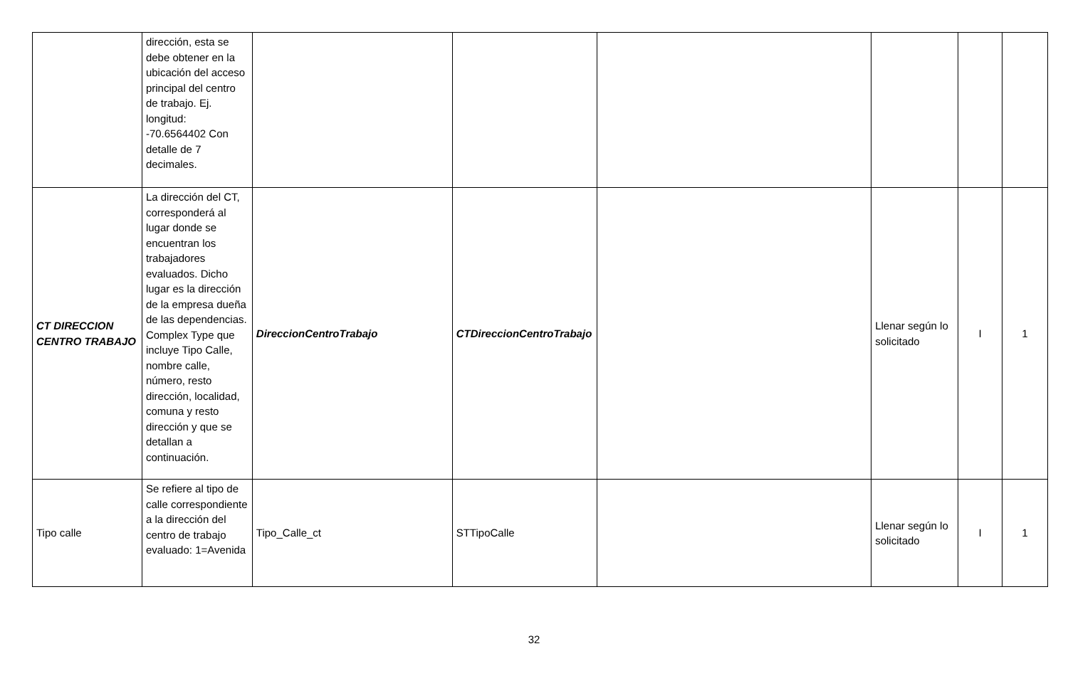| | dirección, esta se debe obtener en la ubicación del acceso principal del centro de trabajo. Ej. longitud: -70.6564402 Con detalle de 7 decimales. | | | | | | |
| CT DIRECCION CENTRO TRABAJO | La dirección del CT, corresponderá al lugar donde se encuentran los trabajadores evaluados. Dicho lugar es la dirección de la empresa dueña de las dependencias. Complex Type que incluye Tipo Calle, nombre calle, número, resto dirección, localidad, comuna y resto dirección y que se detallan a continuación. | DireccionCentroTrabajo | CTDireccionCentroTrabajo | | Llenar según lo solicitado | I | 1 |
| Tipo calle | Se refiere al tipo de calle correspondiente a la dirección del centro de trabajo evaluado: 1=Avenida | Tipo_Calle_ct | STTipoCalle | | Llenar según lo solicitado | I | 1 |
32